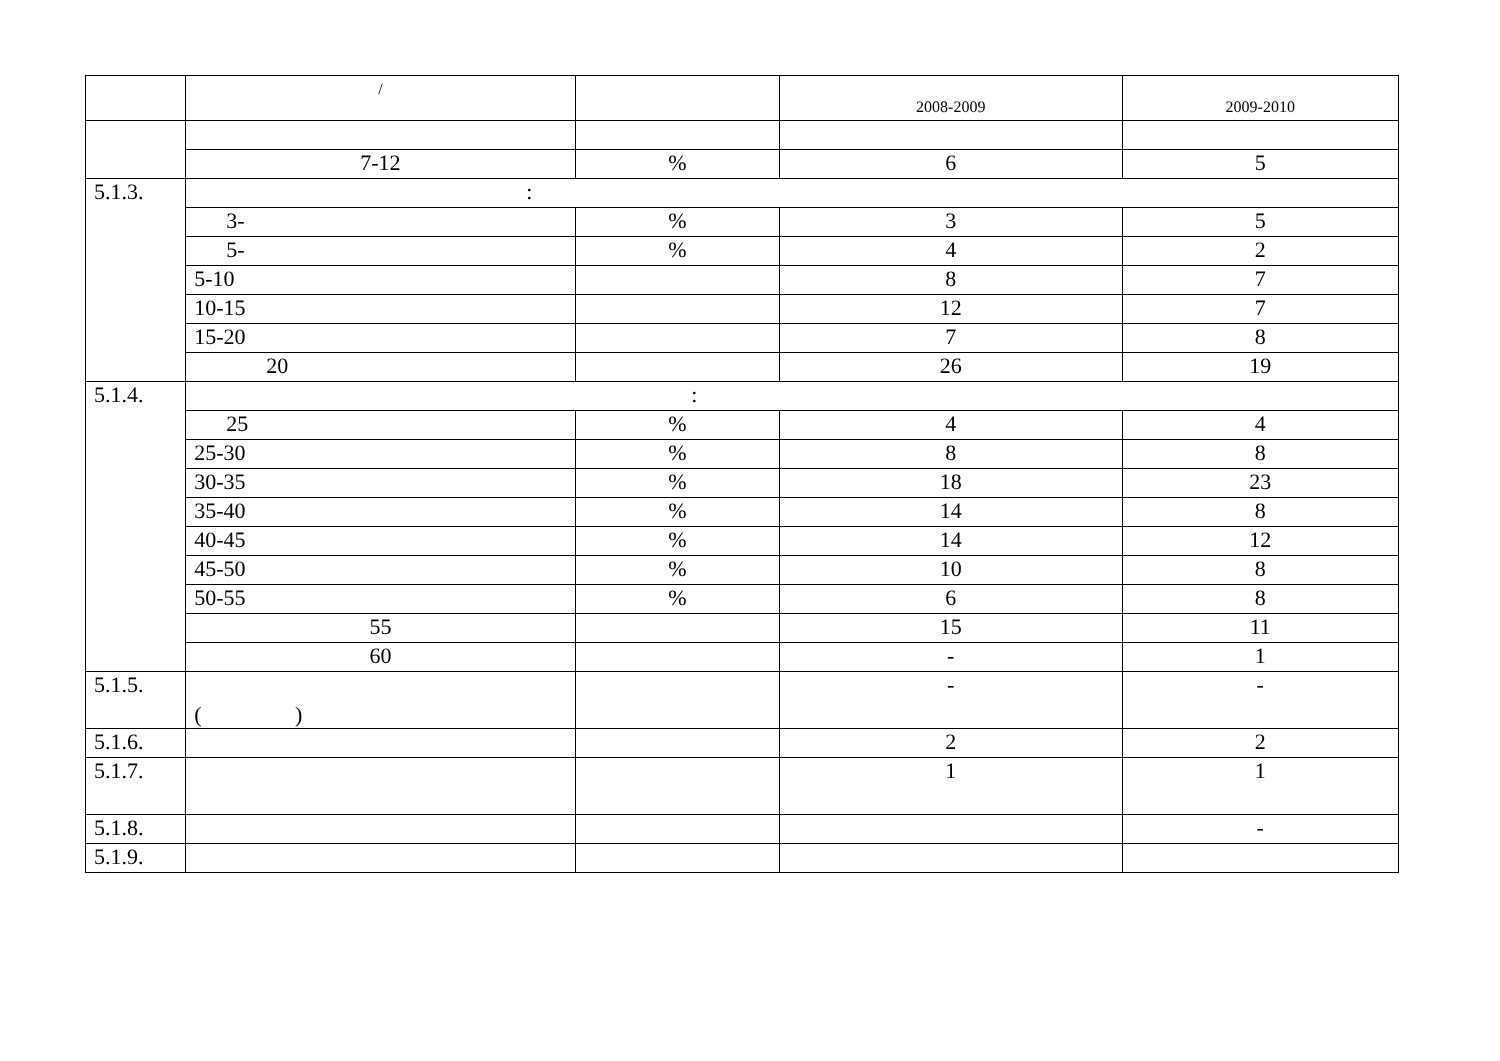| | / | | 2008-2009 | 2009-2010 |
| --- | --- | --- | --- | --- |
| | 7-12 | % | 6 | 5 |
| 5.1.3. | : | | | |
| | 3- | % | 3 | 5 |
| | 5- | % | 4 | 2 |
| | 5-10 | | 8 | 7 |
| | 10-15 | | 12 | 7 |
| | 15-20 | | 7 | 8 |
| | 20 | | 26 | 19 |
| 5.1.4. | : | | | |
| | 25 | % | 4 | 4 |
| | 25-30 | % | 8 | 8 |
| | 30-35 | % | 18 | 23 |
| | 35-40 | % | 14 | 8 |
| | 40-45 | % | 14 | 12 |
| | 45-50 | % | 10 | 8 |
| | 50-55 | % | 6 | 8 |
| | 55 | | 15 | 11 |
| | 60 | | - | 1 |
| 5.1.5. | ( ) | | - | - |
| 5.1.6. | | | 2 | 2 |
| 5.1.7. | | | 1 | 1 |
| 5.1.8. | | | | - |
| 5.1.9. | | | | |